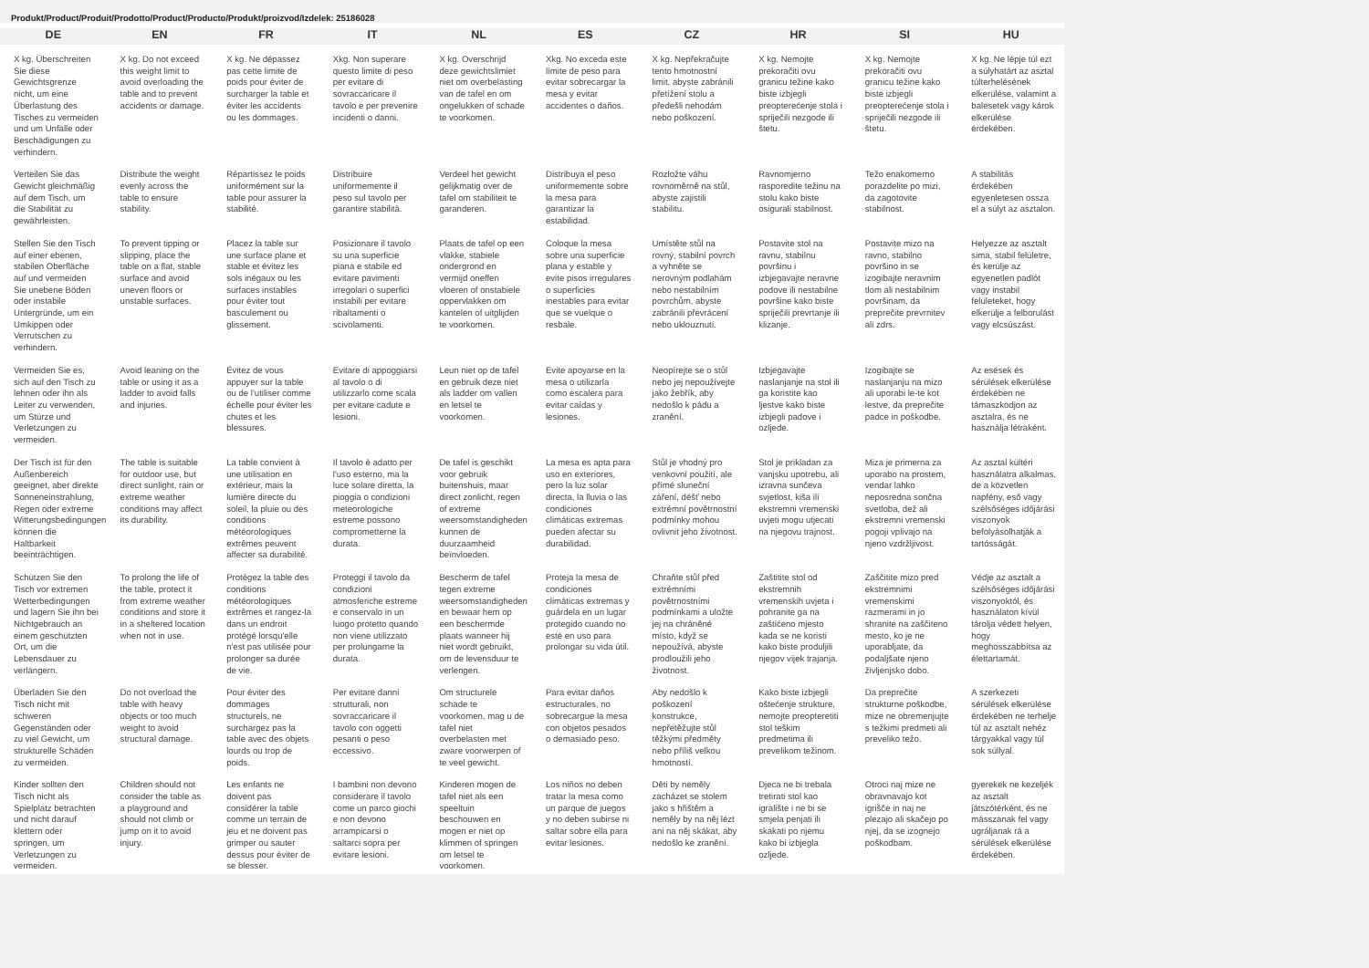Produkt/Product/Produit/Prodotto/Product/Producto/Produkt/proizvod/Izdelek: 25186028
| DE | EN | FR | IT | NL | ES | CZ | HR | SI | HU |
| --- | --- | --- | --- | --- | --- | --- | --- | --- | --- |
| X kg. Überschreiten Sie diese Gewichtsgrenze nicht, um eine Überlastung des Tisches zu vermeiden und um Unfälle oder Beschädigungen zu verhindern. | X kg. Do not exceed this weight limit to avoid overloading the table and to prevent accidents or damage. | X kg. Ne dépassez pas cette limite de poids pour éviter de surcharger la table et éviter les accidents ou les dommages. | Xkg. Non superare questo limite di peso per evitare di sovraccaricare il tavolo e per prevenire incidenti o danni. | X kg. Overschrijd deze gewichtslimiet niet om overbelasting van de tafel en om ongelukken of schade te voorkomen. | Xkg. No exceda este límite de peso para evitar sobrecargar la mesa y evitar accidentes o daños. | X kg. Nepřekračujte tento hmotnostní limit, abyste zabránili přetížení stolu a předešli nehodám nebo poškození. | X kg. Nemojte prekoračiti ovu granicu težine kako biste izbjegli preopterećenje stola i spriječili nezgode ili štetu. | X kg. Nemojte prekoračiti ovu granicu težine kako biste izbjegli preopterećenje stola i spriječili nezgode ili štetu. | X kg. Ne lépje túl ezt a súlyhatárt az asztal túlterhelésének elkerülése, valamint a balesetek vagy károk elkerülése érdekében. |
| Verteilen Sie das Gewicht gleichmäßig auf dem Tisch, um die Stabilität zu gewährleisten. | Distribute the weight evenly across the table to ensure stability. | Répartissez le poids uniformément sur la table pour assurer la stabilité. | Distribuire uniformemente il peso sul tavolo per garantire stabilità. | Verdeel het gewicht gelijkmatig over de tafel om stabiliteit te garanderen. | Distribuya el peso uniformemente sobre la mesa para garantizar la estabilidad. | Rozložte váhu rovnoměrně na stůl, abyste zajistili stabilitu. | Ravnomjerno rasporedite težinu na stolu kako biste osigurali stabilnost. | Težo enakomerno porazdelite po mizi, da zagotovite stabilnost. | A stabilitás érdekében egyenletesen ossza el a súlyt az asztalon. |
| Stellen Sie den Tisch auf einer ebenen, stabilen Oberfläche auf und vermeiden Sie unebene Böden oder instabile Untergründe, um ein Umkippen oder Verrutschen zu verhindern. | To prevent tipping or slipping, place the table on a flat, stable surface and avoid uneven floors or unstable surfaces. | Placez la table sur une surface plane et stable et évitez les sols inégaux ou les surfaces instables pour éviter tout basculement ou glissement. | Posizionare il tavolo su una superficie piana e stabile ed evitare pavimenti irregolari o superfici instabili per evitare ribaltamenti o scivolamenti. | Plaats de tafel op een vlakke, stabiele ondergrond en vermijd oneffen vloeren of onstabiele oppervlakken om kantelen of uitglijden te voorkomen. | Coloque la mesa sobre una superficie plana y estable y evite pisos irregulares o superficies inestables para evitar que se vuelque o resbale. | Umístěte stůl na rovný, stabilní povrch a vyhněte se nerovným podlahám nebo nestabilním povrchům, abyste zabránili převrácení nebo uklouznutí. | Postavite stol na ravnu, stabilnu površinu i izbjegavajte neravne podove ili nestabilne površine kako biste spriječili prevrtanje ili klizanje. | Postavite mizo na ravno, stabilno površino in se izogibajte neravnim tlom ali nestabilnim površinam, da preprečite prevrnitev ali zdrs. | Helyezze az asztalt sima, stabil felületre, és kerülje az egyenetlen padlót vagy instabil felületeket, hogy elkerülje a felborulást vagy elcsúszást. |
| Vermeiden Sie es, sich auf den Tisch zu lehnen oder ihn als Leiter zu verwenden, um Stürze und Verletzungen zu vermeiden. | Avoid leaning on the table or using it as a ladder to avoid falls and injuries. | Évitez de vous appuyer sur la table ou de l'utiliser comme échelle pour éviter les chutes et les blessures. | Evitare di appoggiarsi al tavolo o di utilizzarlo come scala per evitare cadute e lesioni. | Leun niet op de tafel en gebruik deze niet als ladder om vallen en letsel te voorkomen. | Evite apoyarse en la mesa o utilizarla como escalera para evitar caídas y lesiones. | Neopírejte se o stůl nebo jej nepoužívejte jako žebřík, aby nedošlo k pádu a zranění. | Izbjegavajte naslanjanje na stol ili ga koristite kao ljestve kako biste izbjegli padove i ozljede. | Izogibajte se naslanjanju na mizo ali uporabi le-te kot lestve, da preprečite padce in poškodbe. | Az esések és sérülések elkerülése érdekében ne támaszkodjon az asztalra, és ne használja létraként. |
| Der Tisch ist für den Außenbereich geeignet, aber direkte Sonneneinstrahlung, Regen oder extreme Witterungsbedingungen können die Haltbarkeit beeinträchtigen. | The table is suitable for outdoor use, but direct sunlight, rain or extreme weather conditions may affect its durability. | La table convient à une utilisation en extérieur, mais la lumière directe du soleil, la pluie ou des conditions météorologiques extrêmes peuvent affecter sa durabilité. | Il tavolo è adatto per l'uso esterno, ma la luce solare diretta, la pioggia o condizioni meteorologiche estreme possono comprometterne la durata. | De tafel is geschikt voor gebruik buitenshuis, maar direct zonlicht, regen of extreme weersomstandigheden kunnen de duurzaamheid beïnvloeden. | La mesa es apta para uso en exteriores, pero la luz solar directa, la lluvia o las condiciones climáticas extremas pueden afectar su durabilidad. | Stůl je vhodný pro venkovní použití, ale přímé sluneční záření, déšť nebo extrémní povětrnostní podmínky mohou ovlivnit jeho životnost. | Stol je prikladan za vanjsku upotrebu, ali izravna sunčeva svjetlost, kiša ili ekstremni vremenski uvjeti mogu utjecati na njegovu trajnost. | Miza je primerna za uporabo na prostem, vendar lahko neposredna sončna svetloba, dež ali ekstremni vremenski pogoji vplivajo na njeno vzdržljivost. | Az asztal kültéri használatra alkalmas, de a közvetlen napfény, eső vagy szélsőséges időjárási viszonyok befolyásolhatják a tartósságát. |
| Schützen Sie den Tisch vor extremen Wetterbedingungen und lagern Sie ihn bei Nichtgebrauch an einem geschützten Ort, um die Lebensdauer zu verlängern. | To prolong the life of the table, protect it from extreme weather conditions and store it in a sheltered location when not in use. | Protégez la table des conditions météorologiques extrêmes et rangez-la dans un endroit protégé lorsqu'elle n'est pas utilisée pour prolonger sa durée de vie. | Proteggi il tavolo da condizioni atmosferiche estreme e conservalo in un luogo protetto quando non viene utilizzato per prolungarne la durata. | Bescherm de tafel tegen extreme weersomstandigheden en bewaar hem op een beschermde plaats wanneer hij niet wordt gebruikt, om de levensduur te verlengen. | Proteja la mesa de condiciones climáticas extremas y guárdela en un lugar protegido cuando no esté en uso para prolongar su vida útil. | Chraňte stůl před extrémními povětrnostními podmínkami a uložte jej na chráněné místo, když se nepoužívá, abyste prodloužili jeho životnost. | Zaštitite stol od ekstremnih vremenskih uvjeta i pohranite ga na zaštićeno mjesto kada se ne koristi kako biste produljili njegov vijek trajanja. | Zaščitite mizo pred ekstremnimi vremenskimi razmerami in jo shranite na zaščiteno mesto, ko je ne uporabljate, da podaljšate njeno življenjsko dobo. | Védje az asztalt a szélsőséges időjárási viszonyoktól, és használaton kívül tárolja védett helyen, hogy meghosszabbítsa az élettartamát. |
| Überladen Sie den Tisch nicht mit schweren Gegenständen oder zu viel Gewicht, um strukturelle Schäden zu vermeiden. | Do not overload the table with heavy objects or too much weight to avoid structural damage. | Pour éviter des dommages structurels, ne surchargez pas la table avec des objets lourds ou trop de poids. | Per evitare danni strutturali, non sovraccaricare il tavolo con oggetti pesanti o peso eccessivo. | Om structurele schade te voorkomen, mag u de tafel niet overbelasten met zware voorwerpen of te veel gewicht. | Para evitar daños estructurales, no sobrecargue la mesa con objetos pesados o demasiado peso. | Aby nedošlo k poškození konstrukce, nepřetěžujte stůl těžkými předměty nebo příliš velkou hmotností. | Kako biste izbjegli oštećenje strukture, nemojte preopteretiti stol teškim predmetima ili prevelikom težinom. | Da preprečite strukturne poškodbe, mize ne obremenjujte s težkimi predmeti ali preveliko težo. | A szerkezeti sérülések elkerülése érdekében ne terhelje túl az asztalt nehéz tárgyakkal vagy túl sok súllyal. |
| Kinder sollten den Tisch nicht als Spielplatz betrachten und nicht darauf klettern oder springen, um Verletzungen zu vermeiden. | Children should not consider the table as a playground and should not climb or jump on it to avoid injury. | Les enfants ne doivent pas considérer la table comme un terrain de jeu et ne doivent pas grimper ou sauter dessus pour éviter de se blesser. | I bambini non devono considerare il tavolo come un parco giochi e non devono arrampicarsi o saltarci sopra per evitare lesioni. | Kinderen mogen de tafel niet als een speeltuin beschouwen en mogen er niet op klimmen of springen om letsel te voorkomen. | Los niños no deben tratar la mesa como un parque de juegos y no deben subirse ni saltar sobre ella para evitar lesiones. | Děti by neměly zacházet se stolem jako s hřištěm a neměly by na něj lézt ani na něj skákat, aby nedošlo ke zranění. | Djeca ne bi trebala tretirati stol kao igralište i ne bi se smjela penjati ili skakati po njemu kako bi izbjegla ozljede. | Otroci naj mize ne obravnavajo kot igrišče in naj ne plezajo ali skačejo po njej, da se izognejo poškodbam. | gyerekek ne kezeljék az asztalt játszótérként, és ne másszanak fel vagy ugráljanak rá a sérülések elkerülése érdekében. |